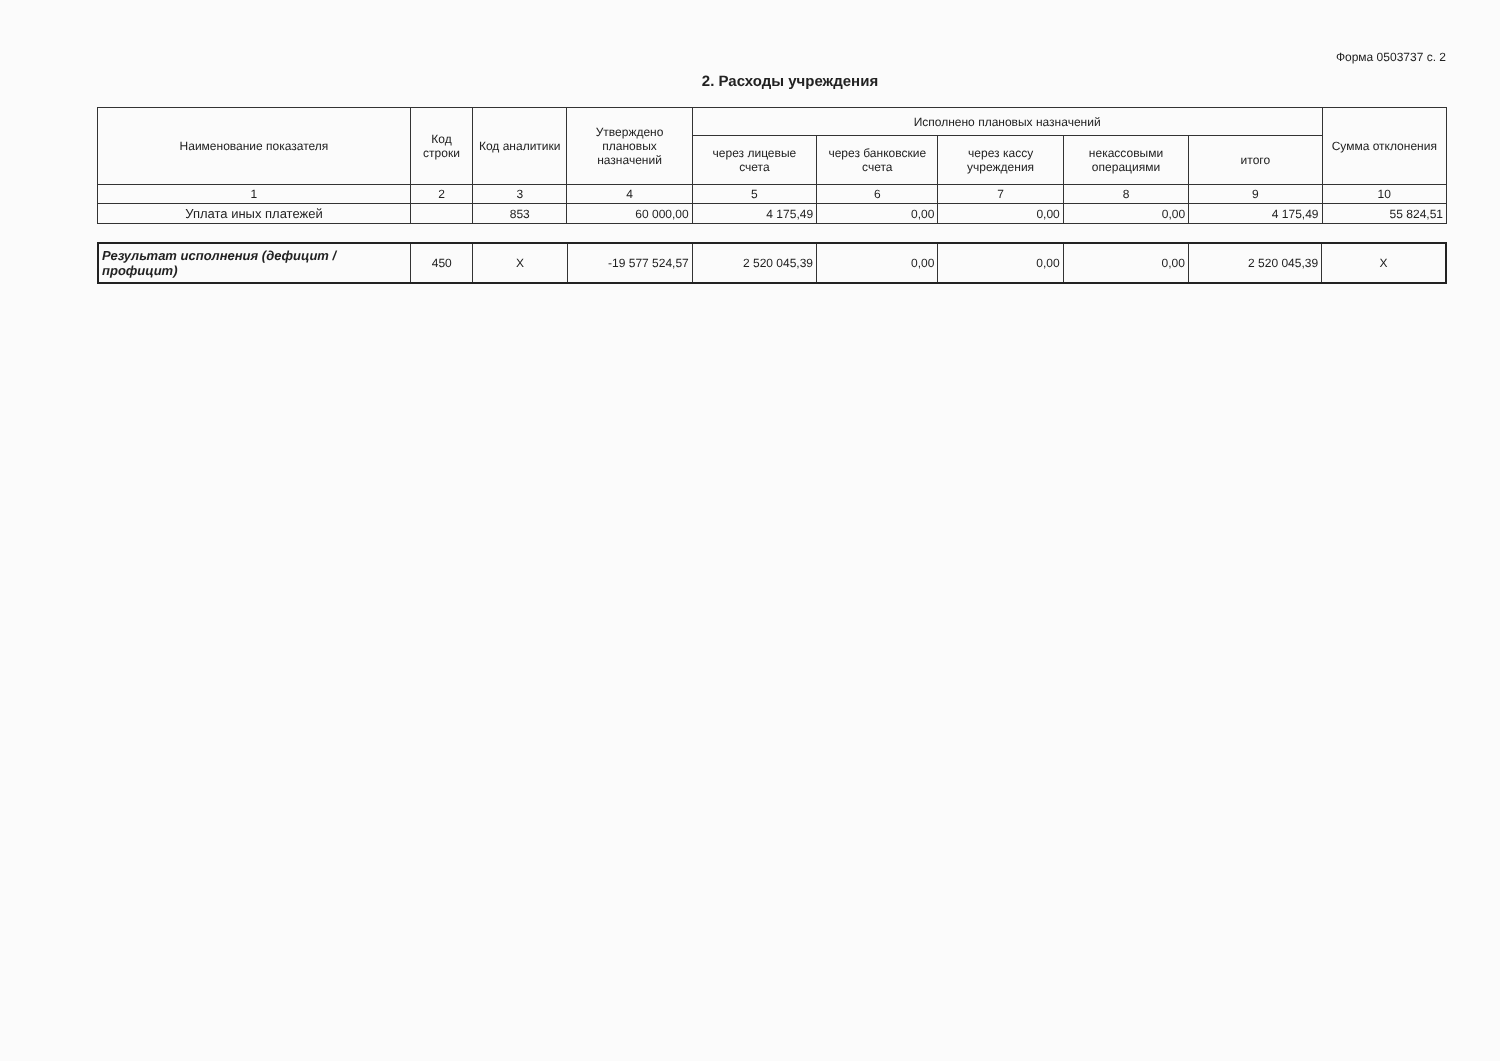Форма 0503737 с. 2
2. Расходы учреждения
| Наименование показателя | Код строки | Код аналитики | Утверждено плановых назначений | Исполнено плановых назначений | | | | | Сумма отклонения |
| --- | --- | --- | --- | --- | --- | --- | --- | --- | --- |
| | | | | через лицевые счета | через банковские счета | через кассу учреждения | некассовыми операциями | итого | |
| 1 | 2 | 3 | 4 | 5 | 6 | 7 | 8 | 9 | 10 |
| Уплата иных платежей | | 853 | 60 000,00 | 4 175,49 | 0,00 | 0,00 | 0,00 | 4 175,49 | 55 824,51 |
| Результат исполнения (дефицит / профицит) | 450 | X | -19 577 524,57 | 2 520 045,39 | 0,00 | 0,00 | 0,00 | 2 520 045,39 | X |